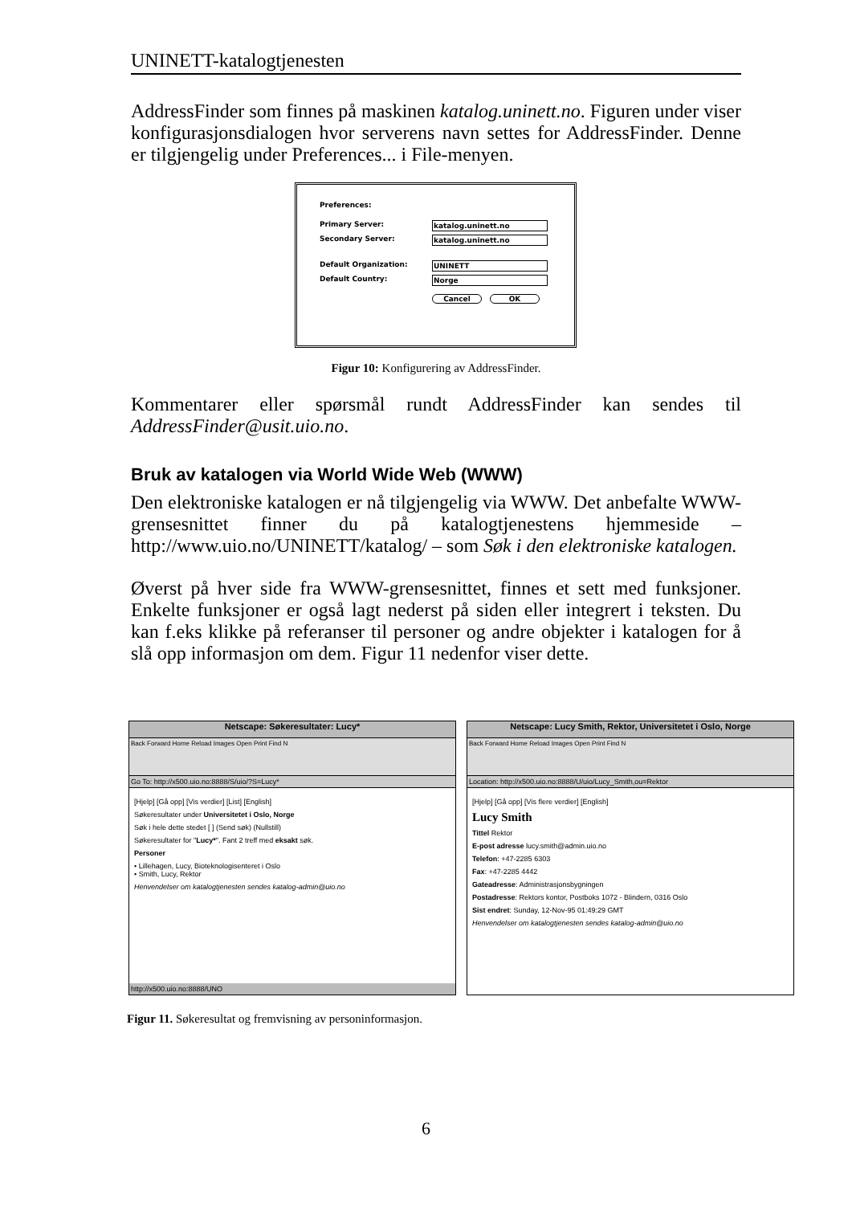UNINETT-katalogtjenesten
AddressFinder som finnes på maskinen katalog.uninett.no. Figuren under viser konfigurasjonsdialogen hvor serverens navn settes for AddressFinder. Denne er tilgjengelig under Preferences... i File-menyen.
Preferences:
Primary Server: katalog.uninett.no
Secondary Server: katalog.uninett.no
Default Organization: UNINETT
Default Country: Norge
Cancel OK
Figur 10: Konfigurering av AddressFinder.
Kommentarer eller spørsmål rundt AddressFinder kan sendes til AddressFinder@usit.uio.no.
Bruk av katalogen via World Wide Web (WWW)
Den elektroniske katalogen er nå tilgjengelig via WWW. Det anbefalte WWW-grensesnittet finner du på katalogtjenestens hjemmeside – http://www.uio.no/UNINETT/katalog/ – som Søk i den elektroniske katalogen.
Øverst på hver side fra WWW-grensesnittet, finnes et sett med funksjoner. Enkelte funksjoner er også lagt nederst på siden eller integrert i teksten. Du kan f.eks klikke på referanser til personer og andre objekter i katalogen for å slå opp informasjon om dem. Figur 11 nedenfor viser dette.
Netscape: Søkeresultater: Lucy*
Back Forward Home Reload Images Open Print Find N
Go To: http://x500.uio.no:8888/S/uio/?S=Lucy*
[Hjelp] [Gå opp] [Vis verdier] [List] [English]
Søkeresultater under Universitetet i Oslo, Norge
Søk i hele dette stedet [ ] (Send søk) (Nullstill)
Søkeresultater for "Lucy*". Fant 2 treff med eksakt søk.
Personer
• Lillehagen, Lucy, Bioteknologisenteret i Oslo
• Smith, Lucy, Rektor
Henvendelser om katalogtjenesten sendes katalog-admin@uio.no
http://x500.uio.no:8888/UNO
Netscape: Lucy Smith, Rektor, Universitetet i Oslo, Norge
Back Forward Home Reload Images Open Print Find N
Location: http://x500.uio.no:8888/U/uio/Lucy_Smith,ou=Rektor
[Hjelp] [Gå opp] [Vis flere verdier] [English]
Lucy Smith
Tittel Rektor
E-post adresse lucy.smith@admin.uio.no
Telefon: +47-2285 6303
Fax: +47-2285 4442
Gateadresse: Administrasjonsbygningen
Postadresse: Rektors kontor, Postboks 1072 - Blindern, 0316 Oslo
Sist endret: Sunday, 12-Nov-95 01:49:29 GMT
Henvendelser om katalogtjenesten sendes katalog-admin@uio.no
Figur 11. Søkeresultat og fremvisning av personinformasjon.
6